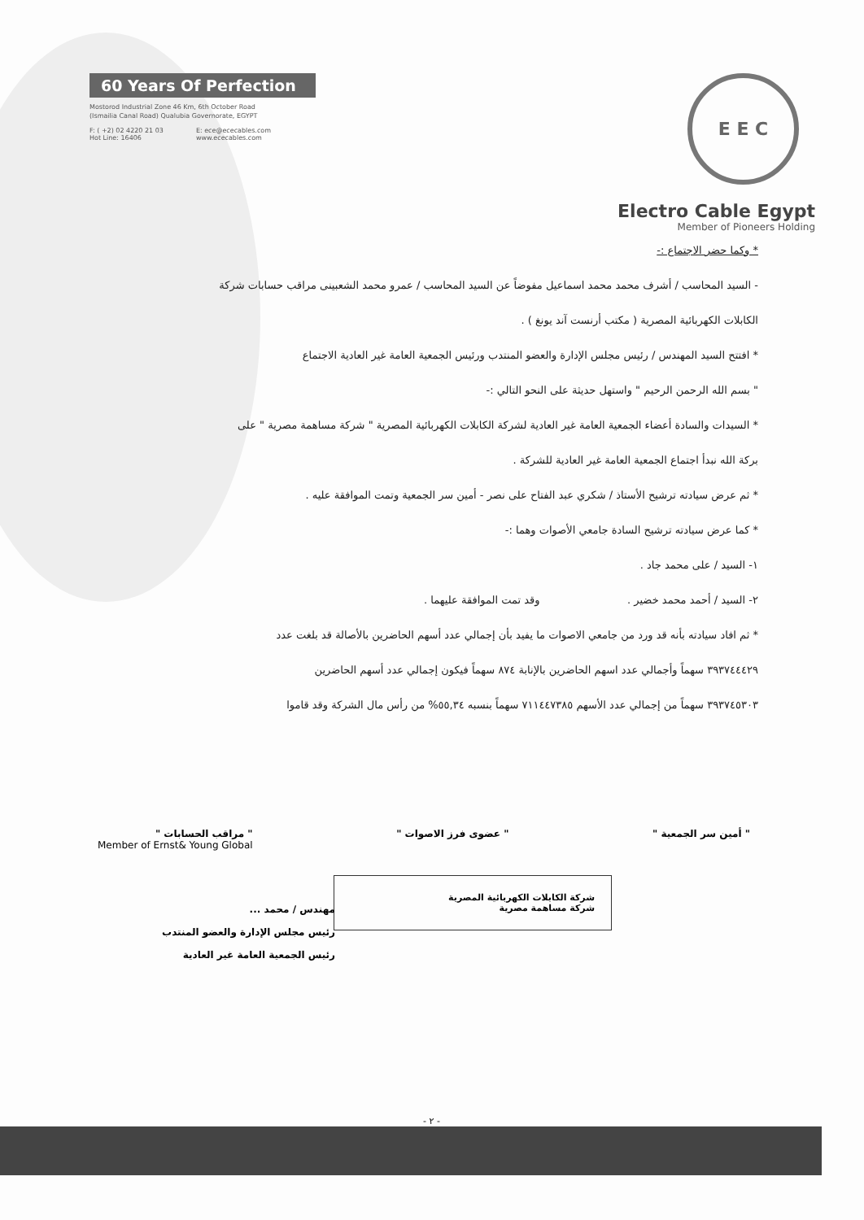60 Years Of Perfection
Mostorod Industrial Zone 46 Km, 6th October Road
(Ismailia Canal Road) Qualubia Governorate, EGYPT
F: ( +2) 02 4220 21 03
Hot Line: 16406
E: ece@ececables.com
www.ececables.com
E E C
Electro Cable Egypt
Member of Pioneers Holding
* وكما حضر الاجتماع :-
- السيد المحاسب / أشرف محمد محمد اسماعيل مفوضاً عن السيد المحاسب / عمرو محمد الشعبينى مراقب حسابات شركة
الكابلات الكهربائية المصرية ( مكتب أرنست آند يونغ ) .
* افتتح السيد المهندس / رئيس مجلس الإدارة والعضو المنتدب ورئيس الجمعية العامة غير العادية الاجتماع
" بسم الله الرحمن الرحيم " واستهل حديثة على النحو التالي :-
* السيدات والسادة أعضاء الجمعية العامة غير العادية لشركة الكابلات الكهربائية المصرية " شركة مساهمة مصرية " على
بركة الله نبدأ اجتماع الجمعية العامة غير العادية للشركة .
* ثم عرض سيادته ترشيح الأستاذ / شكري عبد الفتاح على نصر - أمين سر الجمعية وتمت الموافقة عليه .
* كما عرض سيادته ترشيح السادة جامعي الأصوات وهما :-
١- السيد / على محمد جاد .
٢- السيد / أحمد محمد خضير . وقد تمت الموافقة عليهما .
* ثم افاد سيادته بأنه قد ورد من جامعي الاصوات ما يفيد بأن إجمالي عدد أسهم الحاضرين بالأصالة قد بلغت عدد
٣٩٣٧٤٤٤٢٩ سهماً وأجمالي عدد اسهم الحاضرين بالإنابة ٨٧٤ سهماً فيكون إجمالي عدد أسهم الحاضرين
٣٩٣٧٤٥٣٠٣ سهماً من إجمالي عدد الأسهم ٧١١٤٤٧٣٨٥ سهماً بنسبه ٥٥,٣٤% من رأس مال الشركة وقد قاموا
" أمين سر الجمعية " " عضوى فرز الاصوات " " مراقب الحسابات "
Member of Ernst& Young Global
شركة الكابلات الكهربائية المصرية
شركة مساهمة مصرية
مهندس / محمد ...
رئيس مجلس الإدارة والعضو المنتدب
رئيس الجمعية العامة غير العادية
- ٢ -